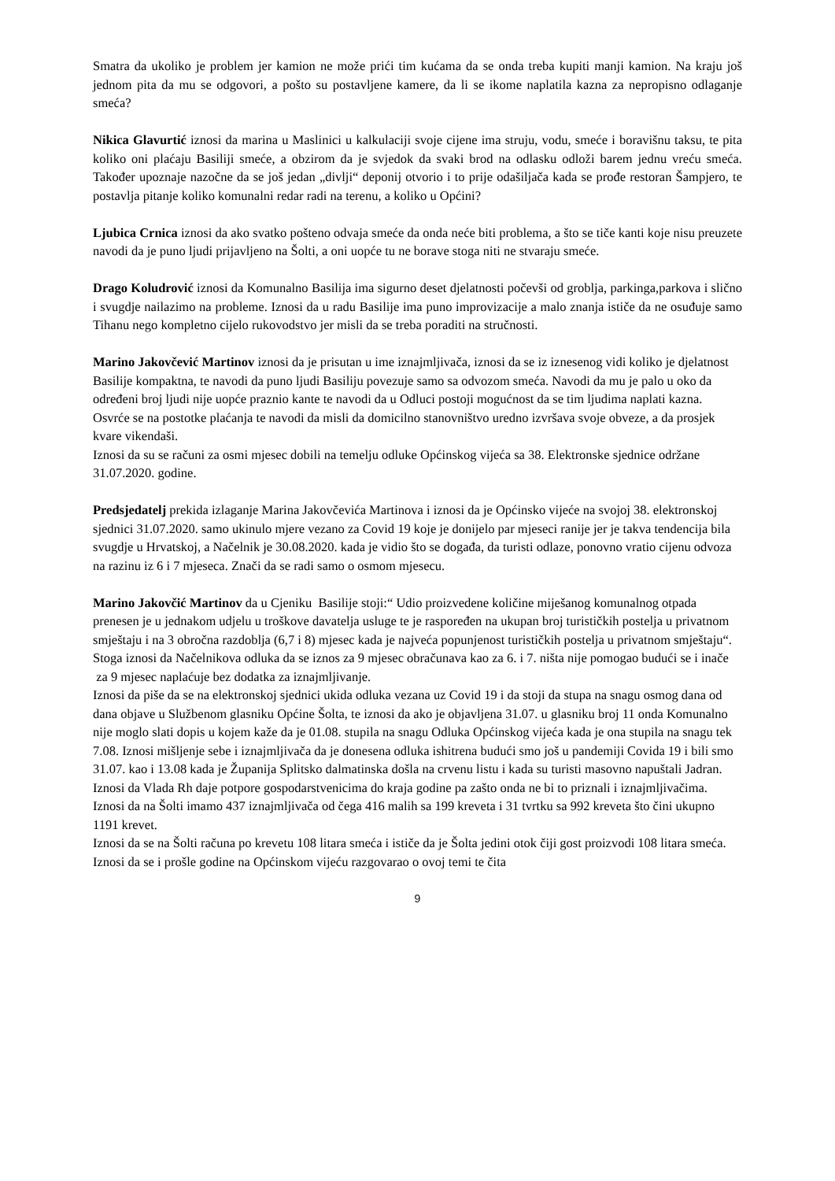Smatra da ukoliko je problem jer kamion ne može prići tim kućama da se onda treba kupiti manji kamion. Na kraju još jednom pita da mu se odgovori, a pošto su postavljene kamere, da li se ikome naplatila kazna za nepropisno odlaganje smeća?
Nikica Glavurtić iznosi da marina u Maslinici u kalkulaciji svoje cijene ima struju, vodu, smeće i boravišnu taksu, te pita koliko oni plaćaju Basiliji smeće, a obzirom da je svjedok da svaki brod na odlasku odloži barem jednu vreću smeća. Također upoznaje nazočne da se još jedan „divlji“ deponij otvorio i to prije odašiljača kada se prođe restoran Šampjero, te postavlja pitanje koliko komunalni redar radi na terenu, a koliko u Općini?
Ljubica Crnica iznosi da ako svatko pošteno odvaja smeće da onda neće biti problema, a što se tiče kanti koje nisu preuzete navodi da je puno ljudi prijavljeno na Šolti, a oni uopće tu ne borave stoga niti ne stvaraju smeće.
Drago Koludrović iznosi da Komunalno Basilija ima sigurno deset djelatnosti počevši od groblja, parkinga,parkova i slično i svugdje nailazimo na probleme. Iznosi da u radu Basilije ima puno improvizacije a malo znanja ističe da ne osuđuje samo Tihanu nego kompletno cijelo rukovodstvo jer misli da se treba poraditi na stručnosti.
Marino Jakovčević Martinov iznosi da je prisutan u ime iznajmljivača, iznosi da se iz iznesenog vidi koliko je djelatnost Basilije kompaktna, te navodi da puno ljudi Basiliju povezuje samo sa odvozom smeća. Navodi da mu je palo u oko da određeni broj ljudi nije uopće praznio kante te navodi da u Odluci postoji mogućnost da se tim ljudima naplati kazna. Osvrće se na postotke plaćanja te navodi da misli da domicilno stanovništvo uredno izvršava svoje obveze, a da prosjek kvare vikendaši.
Iznosi da su se računi za osmi mjesec dobili na temelju odluke Općinskog vijeća sa 38. Elektronske sjednice održane 31.07.2020. godine.
Predsjedatelj prekida izlaganje Marina Jakovčevića Martinova i iznosi da je Općinsko vijeće na svojoj 38. elektronskoj sjednici 31.07.2020. samo ukinulo mjere vezano za Covid 19 koje je donijelo par mjeseci ranije jer je takva tendencija bila svugdje u Hrvatskoj, a Načelnik je 30.08.2020. kada je vidio što se događa, da turisti odlaze, ponovno vratio cijenu odvoza na razinu iz 6 i 7 mjeseca. Znači da se radi samo o osmom mjesecu.
Marino Jakovčić Martinov da u Cjeniku Basilije stoji:“ Udio proizvedene količine miješanog komunalnog otpada prenesen je u jednakom udjelu u troškove davatelja usluge te je raspoređen na ukupan broj turističkih postelja u privatnom smještaju i na 3 obročna razdoblja (6,7 i 8) mjesec kada je najveća popunjenost turističkih postelja u privatnom smještaju“. Stoga iznosi da Načelnikova odluka da se iznos za 9 mjesec obračunava kao za 6. i 7. ništa nije pomogao budući se i inače za 9 mjesec naplaćuje bez dodatka za iznajmljivanje.
Iznosi da piše da se na elektronskoj sjednici ukida odluka vezana uz Covid 19 i da stoji da stupa na snagu osmog dana od dana objave u Službenom glasniku Općine Šolta, te iznosi da ako je objavljena 31.07. u glasniku broj 11 onda Komunalno nije moglo slati dopis u kojem kaže da je 01.08. stupila na snagu Odluka Općinskog vijeća kada je ona stupila na snagu tek 7.08. Iznosi mišljenje sebe i iznajmljivača da je donesena odluka ishitrena budući smo još u pandemiji Covida 19 i bili smo 31.07. kao i 13.08 kada je Županija Splitsko dalmatinska došla na crvenu listu i kada su turisti masovno napuštali Jadran. Iznosi da Vlada Rh daje potpore gospodarstvenicima do kraja godine pa zašto onda ne bi to priznali i iznajmljivačima. Iznosi da na Šolti imamo 437 iznajmljivača od čega 416 malih sa 199 kreveta i 31 tvrtku sa 992 kreveta što čini ukupno 1191 krevet.
Iznosi da se na Šolti računa po krevetu 108 litara smeća i ističe da je Šolta jedini otok čiji gost proizvodi 108 litara smeća. Iznosi da se i prošle godine na Općinskom vijeću razgovarao o ovoj temi te čita
9